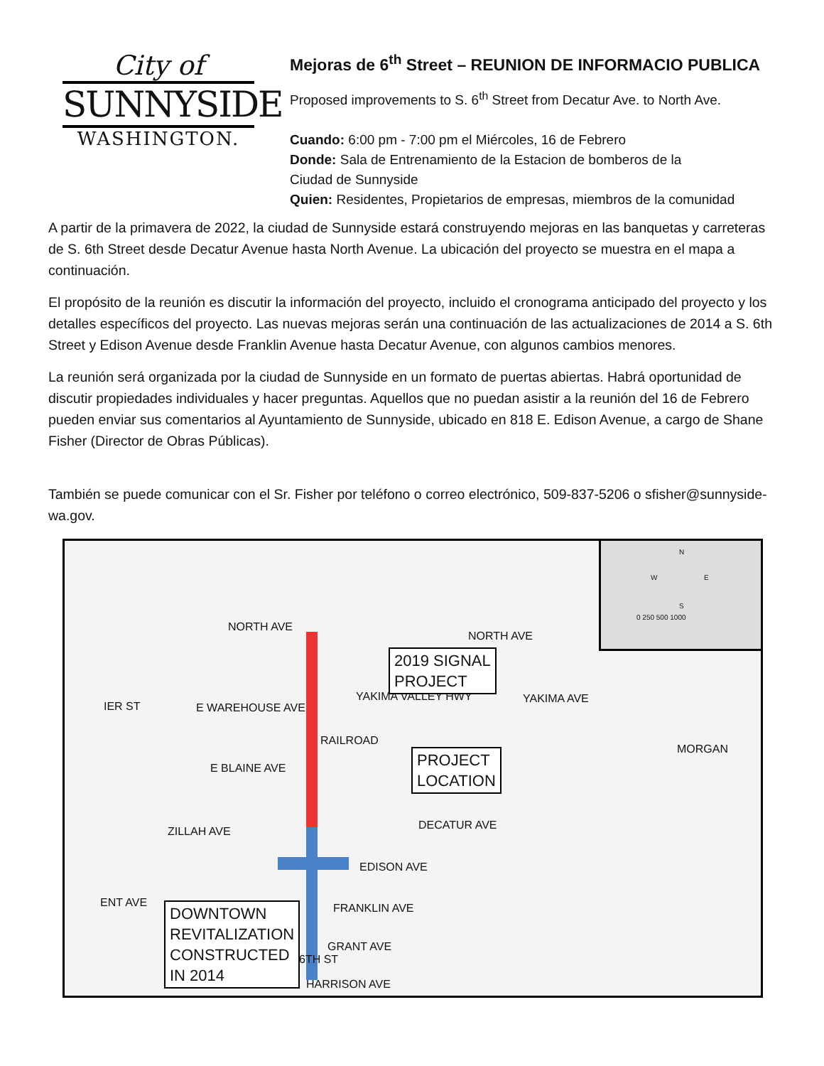City of
SUNNYSIDE
WASHINGTON.
Mejoras de 6<sup>th</sup> Street – REUNION DE INFORMACIO PUBLICA
Proposed improvements to S. 6<sup>th</sup> Street from Decatur Ave. to North Ave.
Cuando: 6:00 pm - 7:00 pm el Miércoles, 16 de Febrero
Donde: Sala de Entrenamiento de la Estacion de bomberos de la
Ciudad de Sunnyside
Quien: Residentes, Propietarios de empresas, miembros de la comunidad
A partir de la primavera de 2022, la ciudad de Sunnyside estará construyendo mejoras en las banquetas y carreteras de S. 6th Street desde Decatur Avenue hasta North Avenue. La ubicación del proyecto se muestra en el mapa a continuación.
El propósito de la reunión es discutir la información del proyecto, incluido el cronograma anticipado del proyecto y los detalles específicos del proyecto. Las nuevas mejoras serán una continuación de las actualizaciones de 2014 a S. 6th Street y Edison Avenue desde Franklin Avenue hasta Decatur Avenue, con algunos cambios menores.
La reunión será organizada por la ciudad de Sunnyside en un formato de puertas abiertas. Habrá oportunidad de discutir propiedades individuales y hacer preguntas. Aquellos que no puedan asistir a la reunión del 16 de Febrero pueden enviar sus comentarios al Ayuntamiento de Sunnyside, ubicado en 818 E. Edison Avenue, a cargo de Shane Fisher (Director de Obras Públicas).
También se puede comunicar con el Sr. Fisher por teléfono o correo electrónico, 509-837-5206 o sfisher@sunnyside-wa.gov.
NORTH AVE
NORTH AVE
IER ST E WAREHOUSE AVE
YAKIMA VALLEY HWY YAKIMA AVE
RAILROAD
MORGAN
E BLAINE AVE
DECATUR AVE ZILLAH AVE
EDISON AVE
ENT AVE FRANKLIN AVE
GRANT AVE
HARRISON AVE
6TH ST
2019 SIGNAL
PROJECT
PROJECT
LOCATION
DOWNTOWN
REVITALIZATION
CONSTRUCTED
IN 2014
N
W E
S
0 250 500 1000